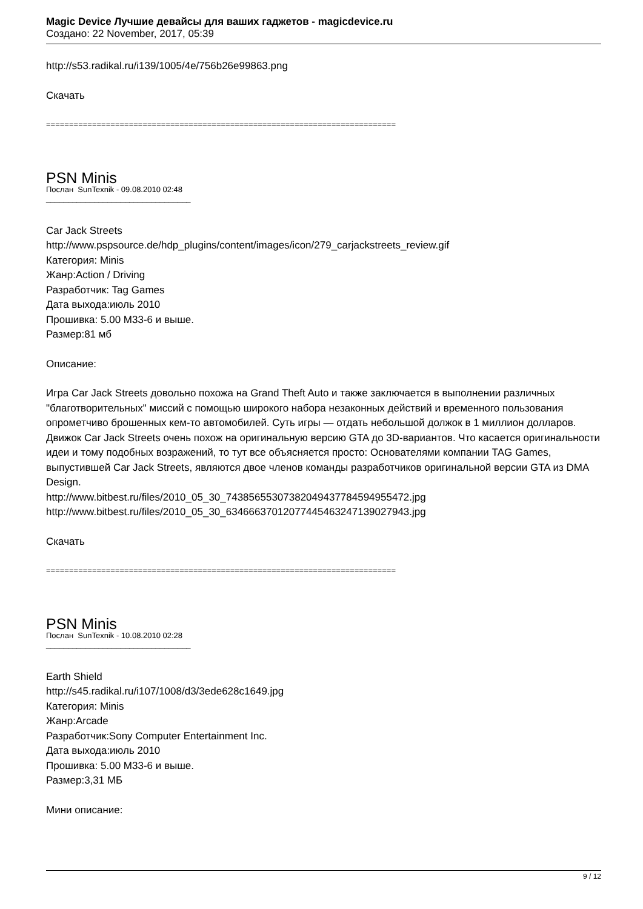Magic Device Лучшие девайсы для ваших гаджетов - magicdevice.ru
Создано: 22 November, 2017, 05:39
http://s53.radikal.ru/i139/1005/4e/756b26e99863.png
Скачать
============================================================================
PSN Minis
Послан SunTexnik - 09.08.2010 02:48
_________________________________
Car Jack Streets
http://www.pspsource.de/hdp_plugins/content/images/icon/279_carjackstreets_review.gif
Категория: Minis
Жанр:Action / Driving
Разработчик: Tag Games
Дата выхода:июль 2010
Прошивка: 5.00 M33-6 и выше.
Размер:81 мб
Описание:
Игра Car Jack Streets довольно похожа на Grand Theft Auto и также заключается в выполнении различных "благотворительных" миссий с помощью широкого набора незаконных действий и временного пользования опрометчиво брошенных кем-то автомобилей. Суть игры — отдать небольшой должок в 1 миллион долларов. Движок Car Jack Streets очень похож на оригинальную версию GTA до 3D-вариантов. Что касается оригинальности идеи и тому подобных возражений, то тут все объясняется просто: Основателями компании TAG Games, выпустившей Car Jack Streets, являются двое членов команды разработчиков оригинальной версии GTA из DMA Design.
http://www.bitbest.ru/files/2010_05_30_74385655307382049437784594955472.jpg
http://www.bitbest.ru/files/2010_05_30_63466637012077445463247139027943.jpg
Скачать
============================================================================
PSN Minis
Послан SunTexnik - 10.08.2010 02:28
_________________________________
Earth Shield
http://s45.radikal.ru/i107/1008/d3/3ede628c1649.jpg
Категория: Minis
Жанр:Arcade
Разработчик:Sony Computer Entertainment Inc.
Дата выхода:июль 2010
Прошивка: 5.00 M33-6 и выше.
Размер:3,31 МБ
Мини описание:
9 / 12